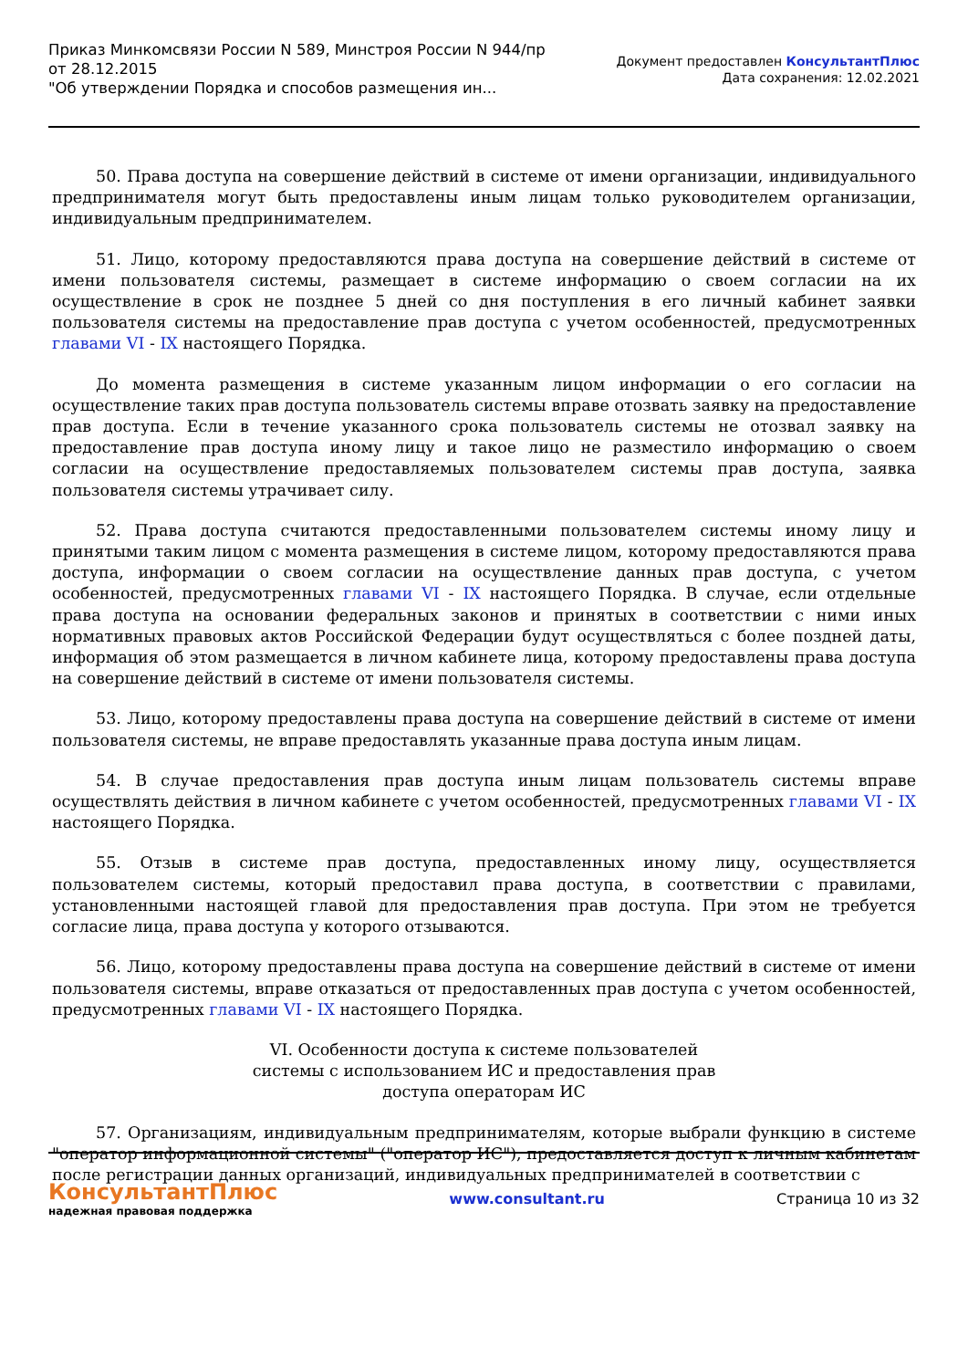Приказ Минкомсвязи России N 589, Минстроя России N 944/пр
от 28.12.2015
"Об утверждении Порядка и способов размещения ин...
Документ предоставлен КонсультантПлюс
Дата сохранения: 12.02.2021
50. Права доступа на совершение действий в системе от имени организации, индивидуального предпринимателя могут быть предоставлены иным лицам только руководителем организации, индивидуальным предпринимателем.
51. Лицо, которому предоставляются права доступа на совершение действий в системе от имени пользователя системы, размещает в системе информацию о своем согласии на их осуществление в срок не позднее 5 дней со дня поступления в его личный кабинет заявки пользователя системы на предоставление прав доступа с учетом особенностей, предусмотренных главами VI - IX настоящего Порядка.
До момента размещения в системе указанным лицом информации о его согласии на осуществление таких прав доступа пользователь системы вправе отозвать заявку на предоставление прав доступа. Если в течение указанного срока пользователь системы не отозвал заявку на предоставление прав доступа иному лицу и такое лицо не разместило информацию о своем согласии на осуществление предоставляемых пользователем системы прав доступа, заявка пользователя системы утрачивает силу.
52. Права доступа считаются предоставленными пользователем системы иному лицу и принятыми таким лицом с момента размещения в системе лицом, которому предоставляются права доступа, информации о своем согласии на осуществление данных прав доступа, с учетом особенностей, предусмотренных главами VI - IX настоящего Порядка. В случае, если отдельные права доступа на основании федеральных законов и принятых в соответствии с ними иных нормативных правовых актов Российской Федерации будут осуществляться с более поздней даты, информация об этом размещается в личном кабинете лица, которому предоставлены права доступа на совершение действий в системе от имени пользователя системы.
53. Лицо, которому предоставлены права доступа на совершение действий в системе от имени пользователя системы, не вправе предоставлять указанные права доступа иным лицам.
54. В случае предоставления прав доступа иным лицам пользователь системы вправе осуществлять действия в личном кабинете с учетом особенностей, предусмотренных главами VI - IX настоящего Порядка.
55. Отзыв в системе прав доступа, предоставленных иному лицу, осуществляется пользователем системы, который предоставил права доступа, в соответствии с правилами, установленными настоящей главой для предоставления прав доступа. При этом не требуется согласие лица, права доступа у которого отзываются.
56. Лицо, которому предоставлены права доступа на совершение действий в системе от имени пользователя системы, вправе отказаться от предоставленных прав доступа с учетом особенностей, предусмотренных главами VI - IX настоящего Порядка.
VI. Особенности доступа к системе пользователей
системы с использованием ИС и предоставления прав
доступа операторам ИС
57. Организациям, индивидуальным предпринимателям, которые выбрали функцию в системе "оператор информационной системы" ("оператор ИС"), предоставляется доступ к личным кабинетам после регистрации данных организаций, индивидуальных предпринимателей в соответствии с
КонсультантПлюс
надежная правовая поддержка
www.consultant.ru Страница 10 из 32